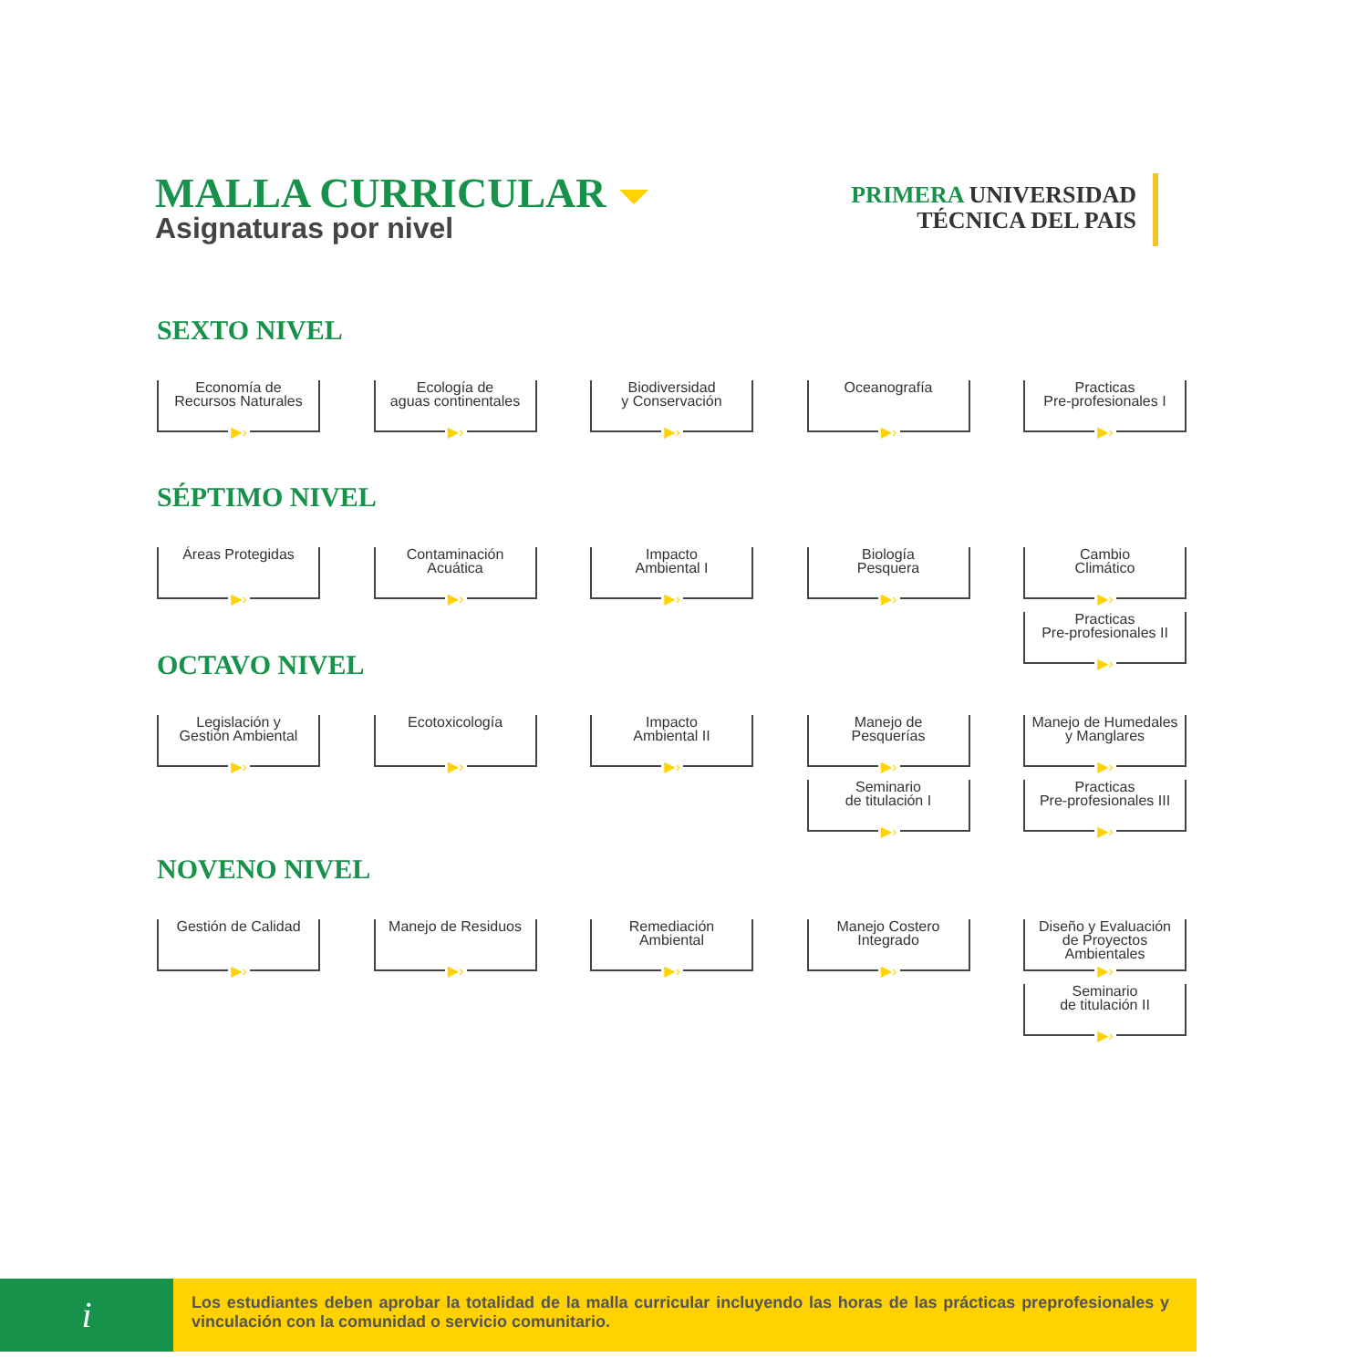MALLA CURRICULAR
Asignaturas por nivel
PRIMERA UNIVERSIDAD
TÉCNICA DEL PAIS
SEXTO NIVEL
Economía de
Recursos Naturales
▶›
Ecología de
aguas continentales
▶›
Biodiversidad
y Conservación
▶›
Oceanografía
▶›
Practicas
Pre-profesionales I
▶›
SÉPTIMO NIVEL
Áreas Protegidas
▶›
Contaminación
Acuática
▶›
Impacto
Ambiental I
▶›
Biología
Pesquera
▶›
Cambio
Climático
▶›
Practicas
Pre-profesionales II
▶›
OCTAVO NIVEL
Legislación y
Gestión Ambiental
▶›
Ecotoxicología
▶›
Impacto
Ambiental II
▶›
Manejo de
Pesquerías
▶›
Seminario
de titulación I
▶›
Manejo de Humedales
y Manglares
▶›
Practicas
Pre-profesionales III
▶›
NOVENO NIVEL
Gestión de Calidad
▶›
Manejo de Residuos
▶›
Remediación
Ambiental
▶›
Manejo Costero
Integrado
▶›
Diseño y Evaluación
de Proyectos
Ambientales
▶›
Seminario
de titulación II
▶›
i
Los estudiantes deben aprobar la totalidad de la malla curricular incluyendo las horas de las prácticas preprofesionales y vinculación con la comunidad o servicio comunitario.